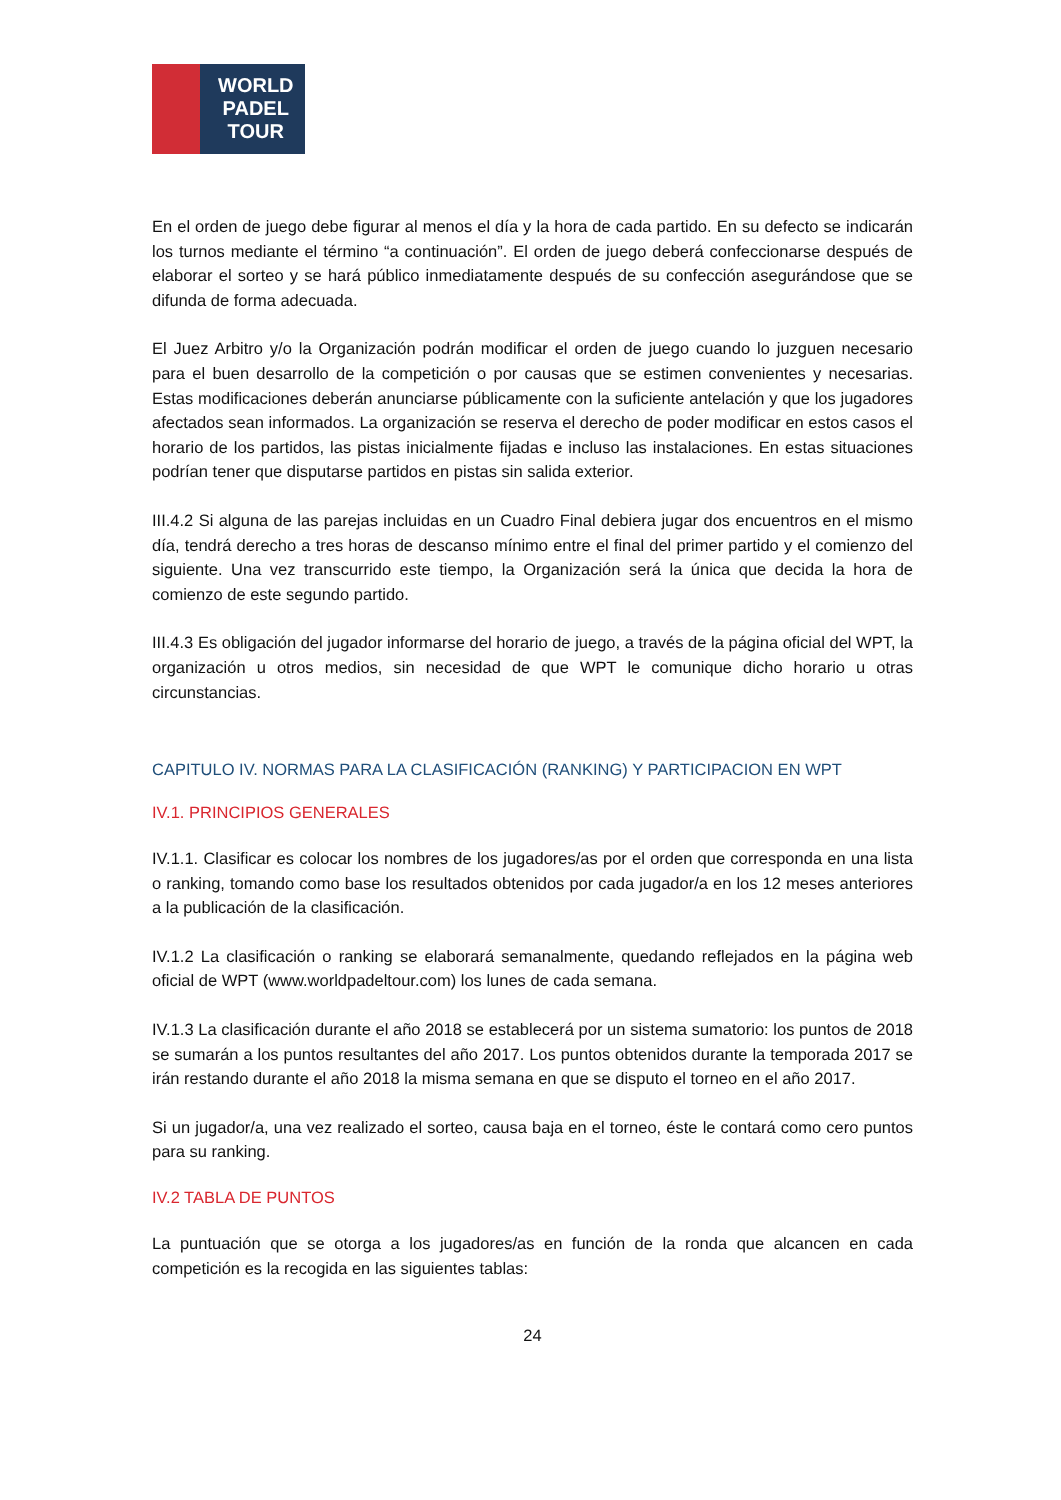WORLD
PADEL
TOUR
En el orden de juego debe figurar al menos el día y la hora de cada partido. En su defecto se indicarán los turnos mediante el término “a continuación”. El orden de juego deberá confeccionarse después de elaborar el sorteo y se hará público inmediatamente después de su confección asegurándose que se difunda de forma adecuada.
El Juez Arbitro y/o la Organización podrán modificar el orden de juego cuando lo juzguen necesario para el buen desarrollo de la competición o por causas que se estimen convenientes y necesarias. Estas modificaciones deberán anunciarse públicamente con la suficiente antelación y que los jugadores afectados sean informados. La organización se reserva el derecho de poder modificar en estos casos el horario de los partidos, las pistas inicialmente fijadas e incluso las instalaciones. En estas situaciones podrían tener que disputarse partidos en pistas sin salida exterior.
III.4.2 Si alguna de las parejas incluidas en un Cuadro Final debiera jugar dos encuentros en el mismo día, tendrá derecho a tres horas de descanso mínimo entre el final del primer partido y el comienzo del siguiente. Una vez transcurrido este tiempo, la Organización será la única que decida la hora de comienzo de este segundo partido.
III.4.3 Es obligación del jugador informarse del horario de juego, a través de la página oficial del WPT, la organización u otros medios, sin necesidad de que WPT le comunique dicho horario u otras circunstancias.
CAPITULO IV. NORMAS PARA LA CLASIFICACIÓN (RANKING) Y PARTICIPACION EN WPT
IV.1. PRINCIPIOS GENERALES
IV.1.1. Clasificar es colocar los nombres de los jugadores/as por el orden que corresponda en una lista o ranking, tomando como base los resultados obtenidos por cada jugador/a en los 12 meses anteriores a la publicación de la clasificación.
IV.1.2 La clasificación o ranking se elaborará semanalmente, quedando reflejados en la página web oficial de WPT (www.worldpadeltour.com) los lunes de cada semana.
IV.1.3 La clasificación durante el año 2018 se establecerá por un sistema sumatorio: los puntos de 2018 se sumarán a los puntos resultantes del año 2017. Los puntos obtenidos durante la temporada 2017 se irán restando durante el año 2018 la misma semana en que se disputo el torneo en el año 2017.
Si un jugador/a, una vez realizado el sorteo, causa baja en el torneo, éste le contará como cero puntos para su ranking.
IV.2 TABLA DE PUNTOS
La puntuación que se otorga a los jugadores/as en función de la ronda que alcancen en cada competición es la recogida en las siguientes tablas:
24